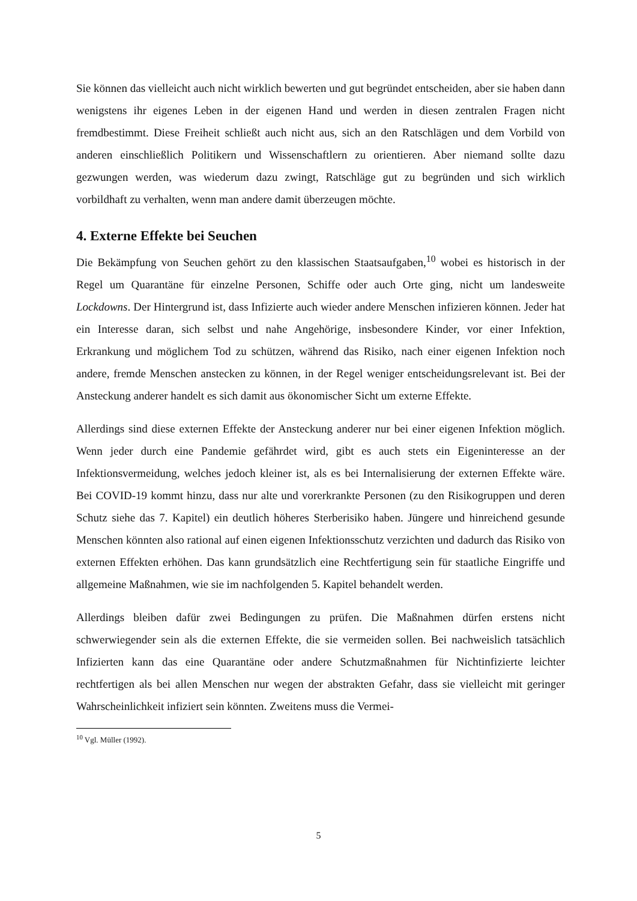Sie können das vielleicht auch nicht wirklich bewerten und gut begründet entscheiden, aber sie haben dann wenigstens ihr eigenes Leben in der eigenen Hand und werden in diesen zentralen Fragen nicht fremdbestimmt. Diese Freiheit schließt auch nicht aus, sich an den Ratschlägen und dem Vorbild von anderen einschließlich Politikern und Wissenschaftlern zu orientieren. Aber niemand sollte dazu gezwungen werden, was wiederum dazu zwingt, Ratschläge gut zu begründen und sich wirklich vorbildhaft zu verhalten, wenn man andere damit überzeugen möchte.
4. Externe Effekte bei Seuchen
Die Bekämpfung von Seuchen gehört zu den klassischen Staatsaufgaben,<sup>10</sup> wobei es historisch in der Regel um Quarantäne für einzelne Personen, Schiffe oder auch Orte ging, nicht um landesweite Lockdowns. Der Hintergrund ist, dass Infizierte auch wieder andere Menschen infizieren können. Jeder hat ein Interesse daran, sich selbst und nahe Angehörige, insbesondere Kinder, vor einer Infektion, Erkrankung und möglichem Tod zu schützen, während das Risiko, nach einer eigenen Infektion noch andere, fremde Menschen anstecken zu können, in der Regel weniger entscheidungsrelevant ist. Bei der Ansteckung anderer handelt es sich damit aus ökonomischer Sicht um externe Effekte.
Allerdings sind diese externen Effekte der Ansteckung anderer nur bei einer eigenen Infektion möglich. Wenn jeder durch eine Pandemie gefährdet wird, gibt es auch stets ein Eigeninteresse an der Infektionsvermeidung, welches jedoch kleiner ist, als es bei Internalisierung der externen Effekte wäre. Bei COVID-19 kommt hinzu, dass nur alte und vorerkrankte Personen (zu den Risikogruppen und deren Schutz siehe das 7. Kapitel) ein deutlich höheres Sterberisiko haben. Jüngere und hinreichend gesunde Menschen könnten also rational auf einen eigenen Infektionsschutz verzichten und dadurch das Risiko von externen Effekten erhöhen. Das kann grundsätzlich eine Rechtfertigung sein für staatliche Eingriffe und allgemeine Maßnahmen, wie sie im nachfolgenden 5. Kapitel behandelt werden.
Allerdings bleiben dafür zwei Bedingungen zu prüfen. Die Maßnahmen dürfen erstens nicht schwerwiegender sein als die externen Effekte, die sie vermeiden sollen. Bei nachweislich tatsächlich Infizierten kann das eine Quarantäne oder andere Schutzmaßnahmen für Nichtinfizierte leichter rechtfertigen als bei allen Menschen nur wegen der abstrakten Gefahr, dass sie vielleicht mit geringer Wahrscheinlichkeit infiziert sein könnten. Zweitens muss die Vermei-
<sup>10</sup> Vgl. Müller (1992).
5